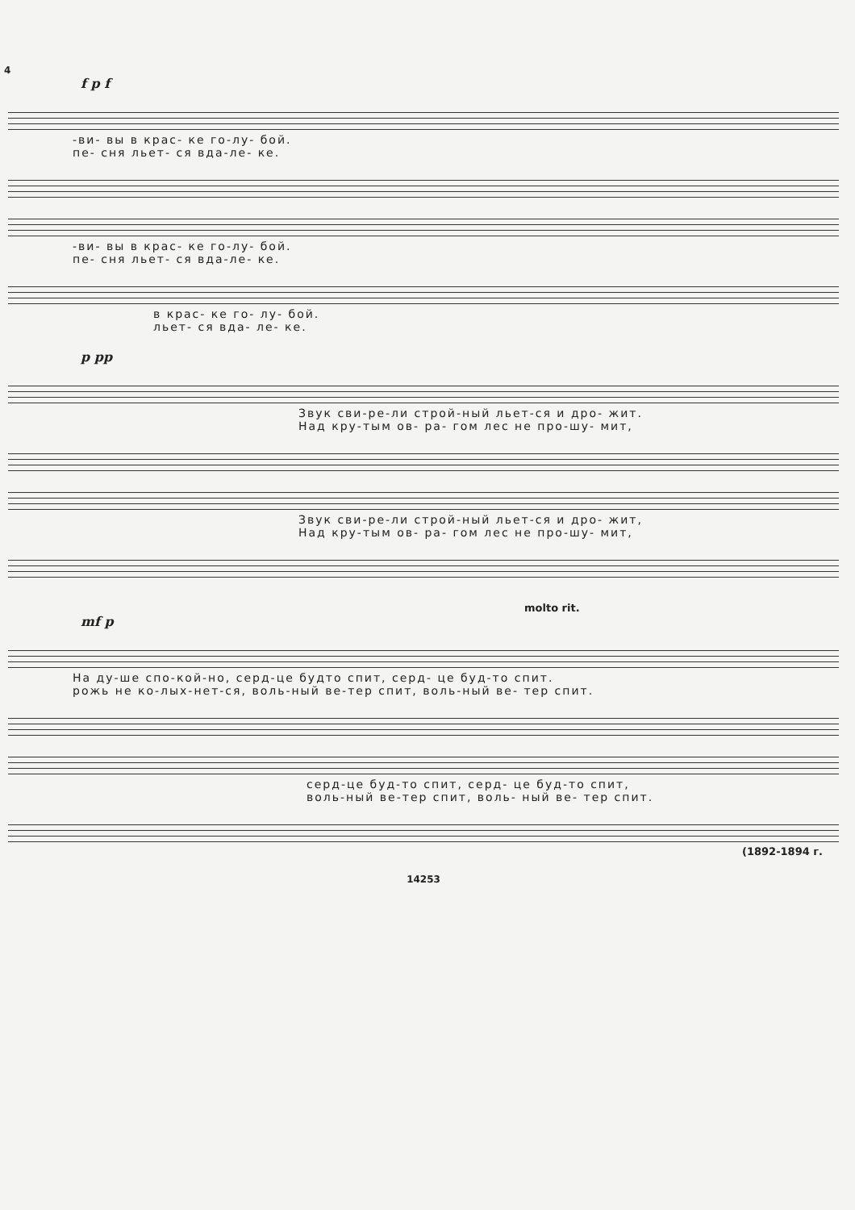4
f p f
-ви- вы в крас- ке го-лу- бой.
пе- сня льет- ся вда-ле- ке.
-ви- вы в крас- ке го-лу- бой.
пе- сня льет- ся вда-ле- ке.
в крас- ке го- лу- бой.
льет- ся вда- ле- ке.
p pp
Звук сви-ре-ли строй-ный льет-ся и дро- жит.
Над кру-тым ов- ра- гом лес не про-шу- мит,
Звук сви-ре-ли строй-ный льет-ся и дро- жит,
Над кру-тым ов- ра- гом лес не про-шу- мит,
molto rit.
mf p
На ду-ше спо-кой-но, серд-це будто спит, серд- це буд-то спит.
рожь не ко-лых-нет-ся, воль-ный ве-тер спит, воль-ный ве- тер спит.
серд-це буд-то спит, серд- це буд-то спит,
воль-ный ве-тер спит, воль- ный ве- тер спит.
(1892-1894 г.
14253